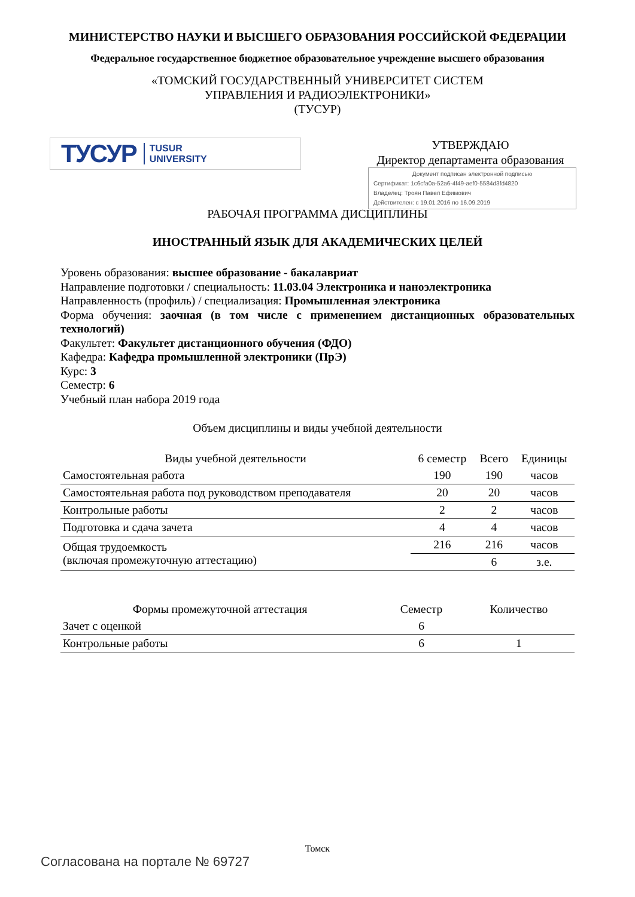МИНИСТЕРСТВО НАУКИ И ВЫСШЕГО ОБРАЗОВАНИЯ РОССИЙСКОЙ ФЕДЕРАЦИИ
Федеральное государственное бюджетное образовательное учреждение высшего образования
«ТОМСКИЙ ГОСУДАРСТВЕННЫЙ УНИВЕРСИТЕТ СИСТЕМ
УПРАВЛЕНИЯ И РАДИОЭЛЕКТРОНИКИ»
(ТУСУР)
ТУСУР TUSUR
UNIVERSITY
УТВЕРЖДАЮ
Директор департамента образования
Документ подписан электронной подписью
Сертификат: 1c6cfa0a-52a6-4f49-aef0-5584d3fd4820
Владелец: Троян Павел Ефимович
Действителен: с 19.01.2016 по 16.09.2019
РАБОЧАЯ ПРОГРАММА ДИСЦИПЛИНЫ
ИНОСТРАННЫЙ ЯЗЫК ДЛЯ АКАДЕМИЧЕСКИХ ЦЕЛЕЙ
Уровень образования: высшее образование - бакалавриат
Направление подготовки / специальность: 11.03.04 Электроника и наноэлектроника
Направленность (профиль) / специализация: Промышленная электроника
Форма обучения: заочная (в том числе с применением дистанционных образовательных технологий)
Факультет: Факультет дистанционного обучения (ФДО)
Кафедра: Кафедра промышленной электроники (ПрЭ)
Курс: 3
Семестр: 6
Учебный план набора 2019 года
Объем дисциплины и виды учебной деятельности
| Виды учебной деятельности | 6 семестр | Всего | Единицы |
| --- | --- | --- | --- |
| Самостоятельная работа | 190 | 190 | часов |
| Самостоятельная работа под руководством преподавателя | 20 | 20 | часов |
| Контрольные работы | 2 | 2 | часов |
| Подготовка и сдача зачета | 4 | 4 | часов |
| Общая трудоемкость (включая промежуточную аттестацию) | 216 | 216 | часов |
| | | 6 | з.е. |
| Формы промежуточной аттестация | Семестр | Количество |
| --- | --- | --- |
| Зачет с оценкой | 6 | |
| Контрольные работы | 6 | 1 |
Томск
Согласована на портале № 69727